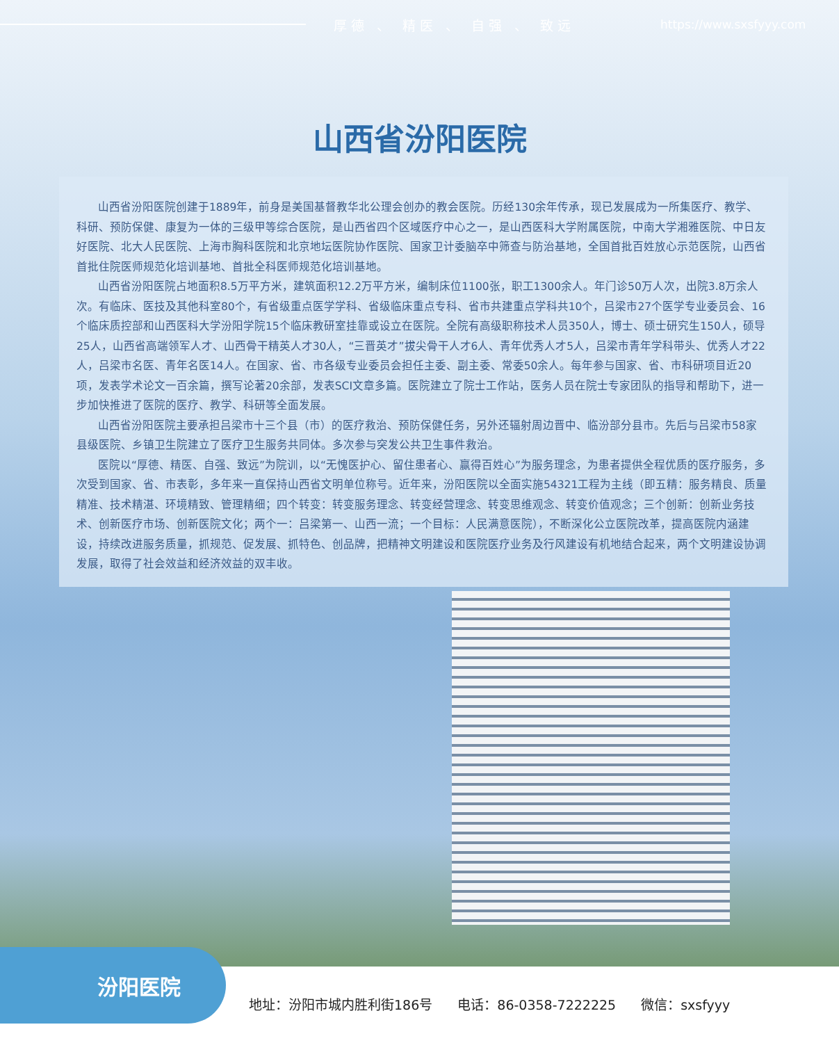厚德 、 精医 、 自强 、 致远 https://www.sxsfyyy.com
山西省汾阳医院
山西省汾阳医院创建于1889年，前身是美国基督教华北公理会创办的教会医院。历经130余年传承，现已发展成为一所集医疗、教学、科研、预防保健、康复为一体的三级甲等综合医院，是山西省四个区域医疗中心之一，是山西医科大学附属医院，中南大学湘雅医院、中日友好医院、北大人民医院、上海市胸科医院和北京地坛医院协作医院、国家卫计委脑卒中筛查与防治基地，全国首批百姓放心示范医院，山西省首批住院医师规范化培训基地、首批全科医师规范化培训基地。
山西省汾阳医院占地面积8.5万平方米，建筑面积12.2万平方米，编制床位1100张，职工1300余人。年门诊50万人次，出院3.8万余人次。有临床、医技及其他科室80个，有省级重点医学学科、省级临床重点专科、省市共建重点学科共10个，吕梁市27个医学专业委员会、16个临床质控部和山西医科大学汾阳学院15个临床教研室挂靠或设立在医院。全院有高级职称技术人员350人，博士、硕士研究生150人，硕导25人，山西省高端领军人才、山西骨干精英人才30人，“三晋英才”拔尖骨干人才6人、青年优秀人才5人，吕梁市青年学科带头、优秀人才22人，吕梁市名医、青年名医14人。在国家、省、市各级专业委员会担任主委、副主委、常委50余人。每年参与国家、省、市科研项目近20项，发表学术论文一百余篇，撰写论著20余部，发表SCI文章多篇。医院建立了院士工作站，医务人员在院士专家团队的指导和帮助下，进一步加快推进了医院的医疗、教学、科研等全面发展。
山西省汾阳医院主要承担吕梁市十三个县（市）的医疗救治、预防保健任务，另外还辐射周边晋中、临汾部分县市。先后与吕梁市58家县级医院、乡镇卫生院建立了医疗卫生服务共同体。多次参与突发公共卫生事件救治。
医院以“厚德、精医、自强、致远”为院训，以“无愧医护心、留住患者心、赢得百姓心”为服务理念，为患者提供全程优质的医疗服务，多次受到国家、省、市表彰，多年来一直保持山西省文明单位称号。近年来，汾阳医院以全面实施54321工程为主线（即五精：服务精良、质量精准、技术精湛、环境精致、管理精细；四个转变：转变服务理念、转变经营理念、转变思维观念、转变价值观念；三个创新：创新业务技术、创新医疗市场、创新医院文化；两个一：吕梁第一、山西一流；一个目标：人民满意医院），不断深化公立医院改革，提高医院内涵建设，持续改进服务质量，抓规范、促发展、抓特色、创品牌，把精神文明建设和医院医疗业务及行风建设有机地结合起来，两个文明建设协调发展，取得了社会效益和经济效益的双丰收。
汾阳医院
地址：汾阳市城内胜利街186号 电话：86-0358-7222225 微信：sxsfyyy